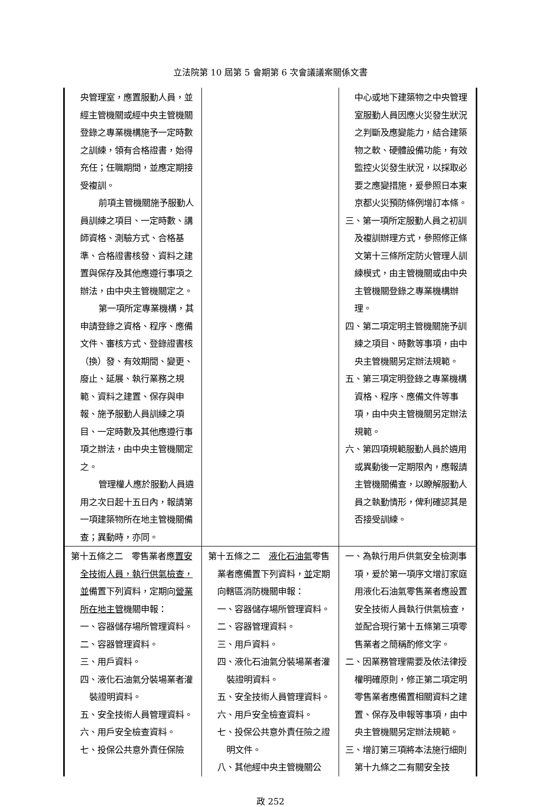立法院第 10 屆第 5 會期第 6 次會議議案關係文書
| 央管理室，應置服勤人員，並經主管機關或經中央主管機關登錄之專業機構施予一定時數之訓練，領有合格證書，始得充任；任職期間，並應定期接受複訓。 前項主管機關施予服勤人員訓練之項目、一定時數、講師資格、測驗方式、合格基準、合格證書核發、資料之建置與保存及其他應遵行事項之辦法，由中央主管機關定之。 第一項所定專業機構，其申請登錄之資格、程序、應備文件、審核方式、登錄證書核（換）發、有效期間、變更、廢止、延展、執行業務之規範、資料之建置、保存與申報、施予服勤人員訓練之項目、一定時數及其他應遵行事項之辦法，由中央主管機關定之。 管理權人應於服勤人員遴用之次日起十五日內，報請第一項建築物所在地主管機關備查；異動時，亦同。 | | 中心或地下建築物之中央管理室服勤人員因應火災發生狀況之判斷及應變能力，結合建築物之軟、硬體設備功能，有效監控火災發生狀況，以採取必要之應變措施，爰參照日本東京都火災預防條例增訂本條。 三、第一項所定服勤人員之初訓及複訓辦理方式，參照修正條文第十三條所定防火管理人訓練模式，由主管機關或由中央主管機關登錄之專業機構辦理。 四、第二項定明主管機關施予訓練之項目、時數等事項，由中央主管機關另定辦法規範。 五、第三項定明登錄之專業機構資格、程序、應備文件等事項，由中央主管機關另定辦法規範。 六、第四項規範服勤人員於遴用或異動後一定期限內，應報請主管機關備查，以瞭解服勤人員之執勤情形，俾利確認其是否接受訓練。 |
| 第十五條之二 零售業者應 置安全技術人員，執行供氣檢查，並 備置下列資料，定期向 營業所在地主管 機關申報： 一、容器儲存場所管理資料。 二、容器管理資料。 三、用戶資料。 四、液化石油氣分裝場業者灌裝證明資料。 五、安全技術人員管理資料。 六、用戶安全檢查資料。 七、投保公共意外責任保險 | 第十五條之二 液化石油氣 零售業者應備置下列資料， 並 定期向轄區消防機關申報： 一、容器儲存場所管理資料。 二、容器管理資料。 三、用戶資料。 四、液化石油氣分裝場業者灌裝證明資料。 五、安全技術人員管理資料。 六、用戶安全檢查資料。 七、投保公共意外責任險之證明文件。 八、其他經中央主管機關公 | 一、為執行用戶供氣安全檢測事項，爰於第一項序文增訂家庭用液化石油氣零售業者應設置安全技術人員執行供氣檢查，並配合現行第十五條第三項零售業者之簡稱酌修文字。 二、因業務管理需要及依法律授權明確原則，修正第二項定明零售業者應備置相關資料之建置、保存及申報等事項，由中央主管機關另定辦法規範。 三、增訂第三項將本法施行細則第十九條之二有關安全技 |
政 252